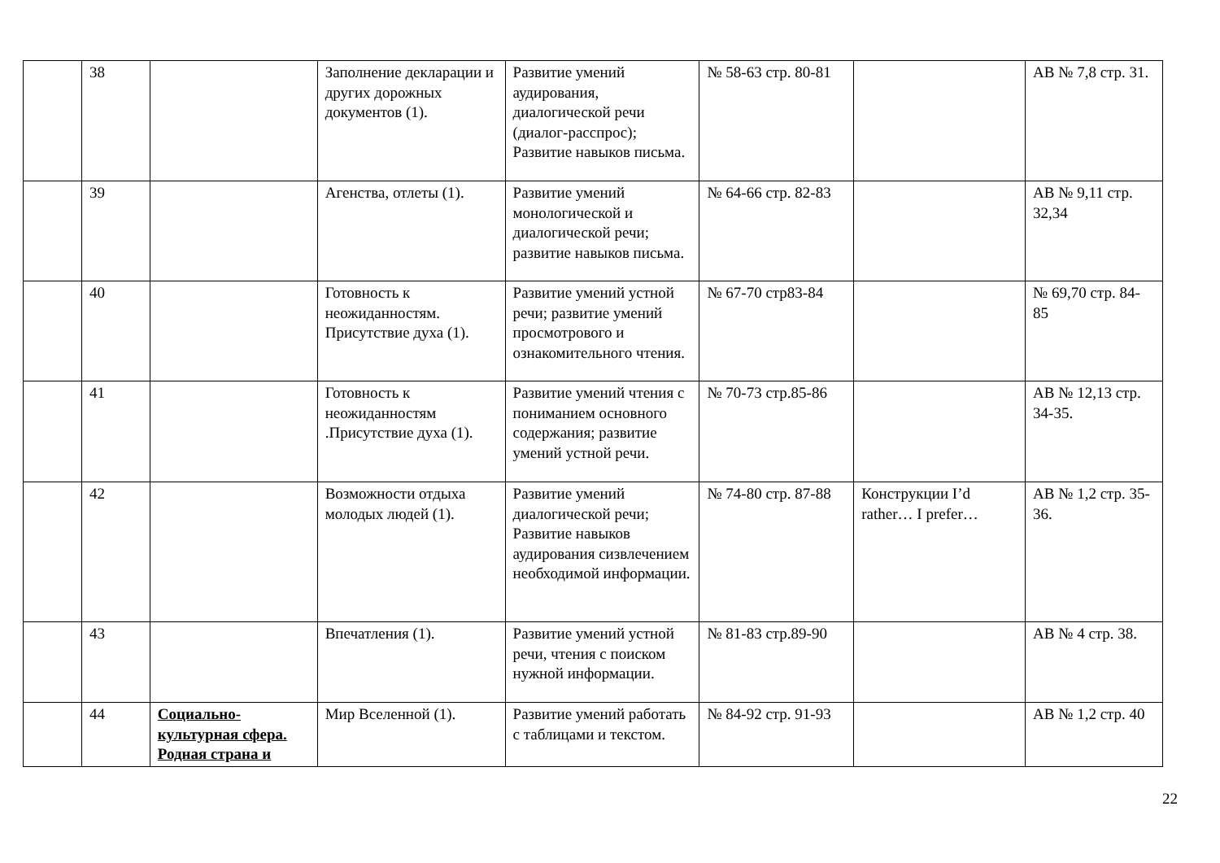| | 38 | | Заполнение декларации и других дорожных документов (1). | Развитие умений аудирования, диалогической речи (диалог-расспрос); Развитие навыков письма. | № 58-63 стр. 80-81 | | AB № 7,8 стр. 31. |
| | 39 | | Агенства, отлеты (1). | Развитие умений монологической и диалогической речи; развитие навыков письма. | № 64-66 стр. 82-83 | | AB № 9,11 стр. 32,34 |
| | 40 | | Готовность к неожиданностям. Присутствие духа (1). | Развитие умений устной речи; развитие умений просмотрового и ознакомительного чтения. | № 67-70 стр83-84 | | № 69,70 стр. 84-85 |
| | 41 | | Готовность к неожиданностям .Присутствие духа (1). | Развитие умений чтения с пониманием основного содержания; развитие умений устной речи. | № 70-73 стр.85-86 | | AB № 12,13 стр. 34-35. |
| | 42 | | Возможности отдыха молодых людей (1). | Развитие умений диалогической речи; Развитие навыков аудирования сизвлечением необходимой информации. | № 74-80 стр. 87-88 | Конструкции I’d rather… I prefer… | AB № 1,2 стр. 35-36. |
| | 43 | | Впечатления (1). | Развитие умений устной речи, чтения с поиском нужной информации. | № 81-83 стр.89-90 | | AB № 4 стр. 38. |
| | 44 | Социально-культурная сфера. Родная страна и | Мир Вселенной (1). | Развитие умений работать с таблицами и текстом. | № 84-92 стр. 91-93 | | AB № 1,2 стр. 40 |
22